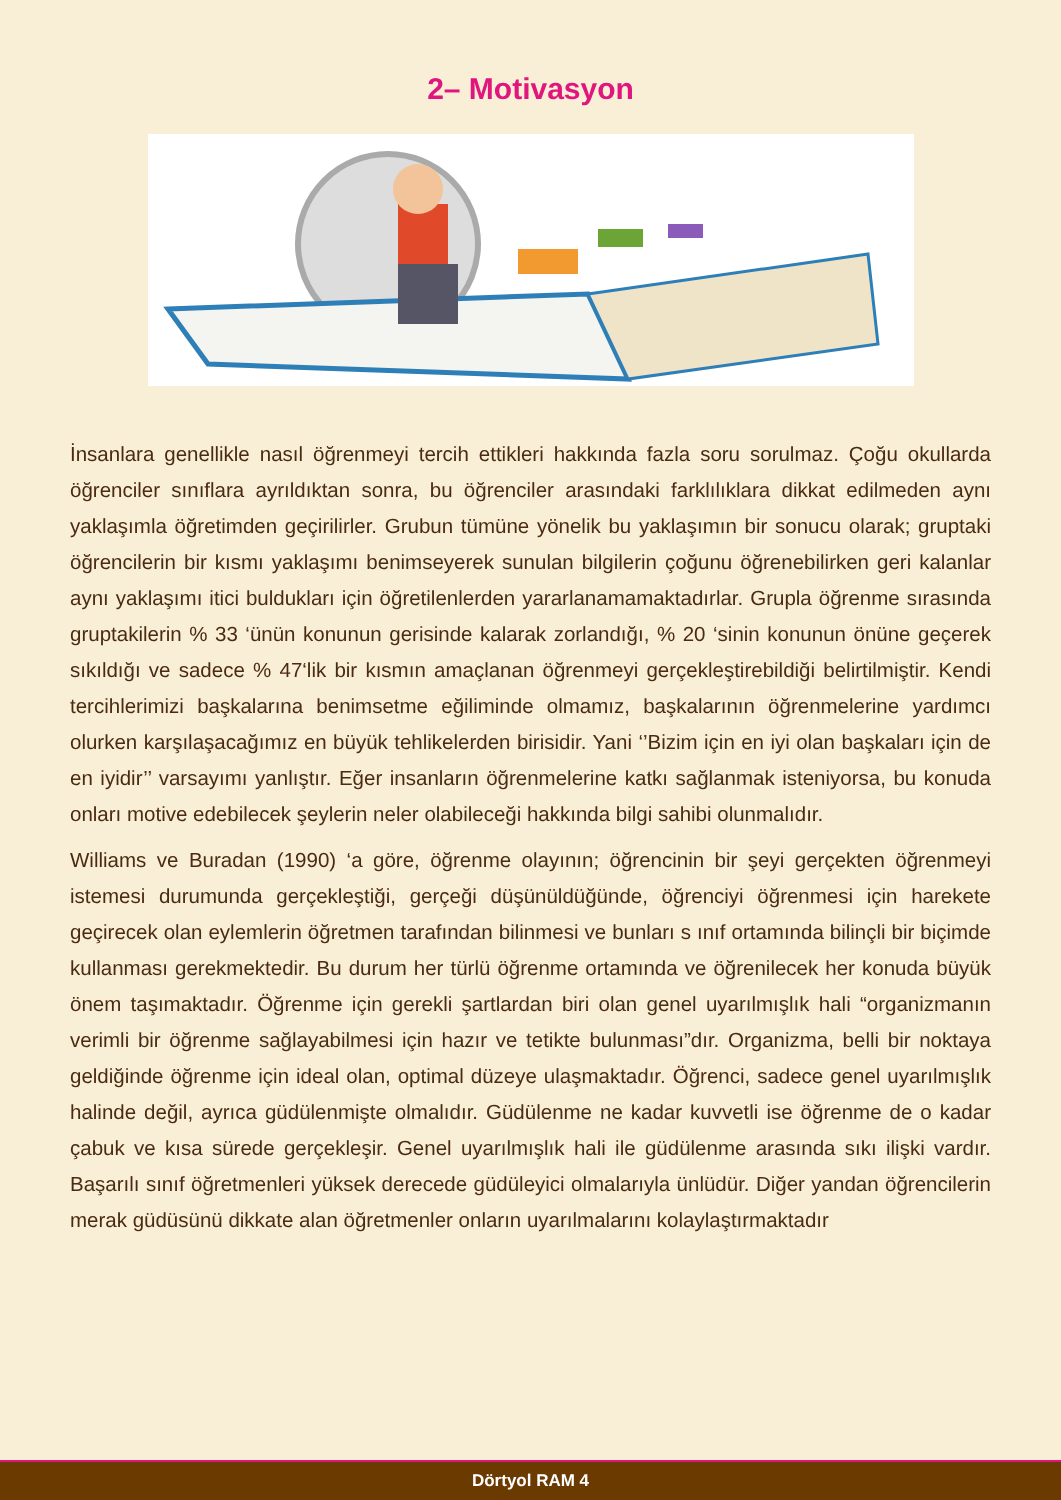2– Motivasyon
İnsanlara genellikle nasıl öğrenmeyi tercih ettikleri hakkında fazla soru sorulmaz. Çoğu okullarda öğrenciler sınıflara ayrıldıktan sonra, bu öğrenciler arasındaki farklılıklara dikkat edilmeden aynı yaklaşımla öğretimden geçirilirler. Grubun tümüne yönelik bu yaklaşımın bir sonucu olarak; gruptaki öğrencilerin bir kısmı yaklaşımı benimseyerek sunulan bilgilerin çoğunu öğrenebilirken geri kalanlar aynı yaklaşımı itici buldukları için öğretilenlerden yararlanamamaktadırlar. Grupla öğrenme sırasında gruptakilerin % 33 ‘ünün konunun gerisinde kalarak zorlandığı, % 20 ‘sinin konunun önüne geçerek sıkıldığı ve sadece % 47‘lik bir kısmın amaçlanan öğrenmeyi gerçekleştirebildiği belirtilmiştir. Kendi tercihlerimizi başkalarına benimsetme eğiliminde olmamız, başkalarının öğrenmelerine yardımcı olurken karşılaşacağımız en büyük tehlikelerden birisidir. Yani ‘’Bizim için en iyi olan başkaları için de en iyidir’’ varsayımı yanlıştır. Eğer insanların öğrenmelerine katkı sağlanmak isteniyorsa, bu konuda onları motive edebilecek şeylerin neler olabileceği hakkında bilgi sahibi olunmalıdır.
Williams ve Buradan (1990) ‘a göre, öğrenme olayının; öğrencinin bir şeyi gerçekten öğrenmeyi istemesi durumunda gerçekleştiği, gerçeği düşünüldüğünde, öğrenciyi öğrenmesi için harekete geçirecek olan eylemlerin öğretmen tarafından bilinmesi ve bunları s ınıf ortamında bilinçli bir biçimde kullanması gerekmektedir. Bu durum her türlü öğrenme ortamında ve öğrenilecek her konuda büyük önem taşımaktadır. Öğrenme için gerekli şartlardan biri olan genel uyarılmışlık hali “organizmanın verimli bir öğrenme sağlayabilmesi için hazır ve tetikte bulunması”dır. Organizma, belli bir noktaya geldiğinde öğrenme için ideal olan, optimal düzeye ulaşmaktadır. Öğrenci, sadece genel uyarılmışlık halinde değil, ayrıca güdülenmişte olmalıdır. Güdülenme ne kadar kuvvetli ise öğrenme de o kadar çabuk ve kısa sürede gerçekleşir. Genel uyarılmışlık hali ile güdülenme arasında sıkı ilişki vardır. Başarılı sınıf öğretmenleri yüksek derecede güdüleyici olmalarıyla ünlüdür. Diğer yandan öğrencilerin merak güdüsünü dikkate alan öğretmenler onların uyarılmalarını kolaylaştırmaktadır
Dörtyol RAM 4